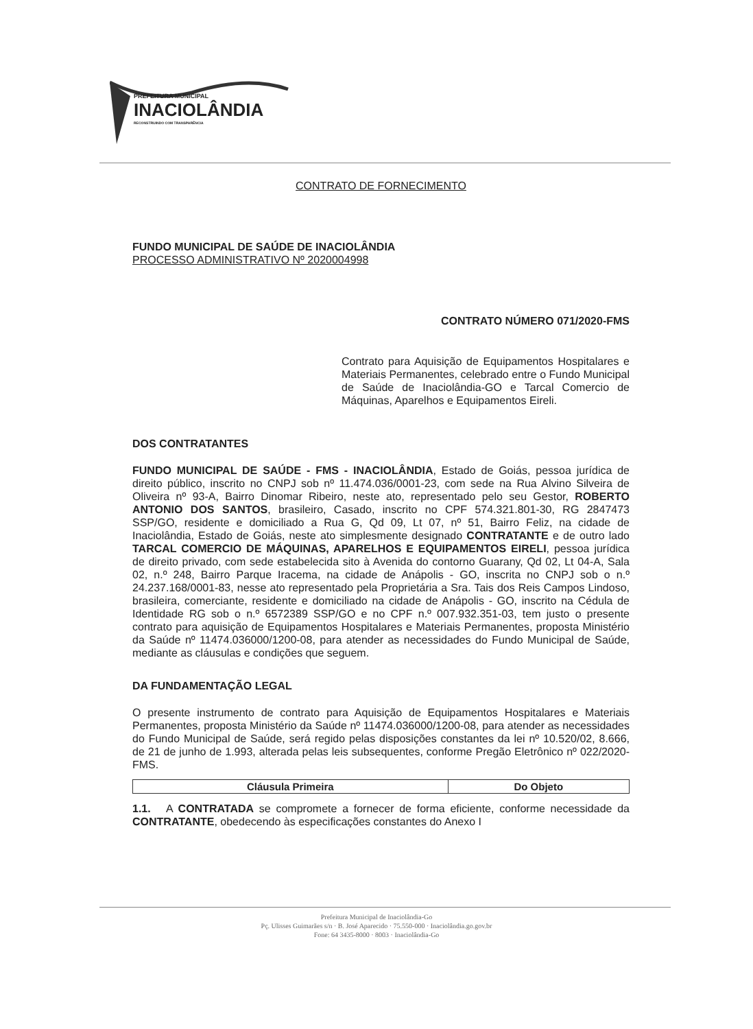PREFEITURA MUNICIPAL
INACIOLÂNDIA
RECONSTRUINDO COM TRANSPARÊNCIA
CONTRATO DE FORNECIMENTO
FUNDO MUNICIPAL DE SAÚDE DE INACIOLÂNDIA
PROCESSO ADMINISTRATIVO Nº 2020004998
CONTRATO NÚMERO 071/2020-FMS
Contrato para Aquisição de Equipamentos Hospitalares e Materiais Permanentes, celebrado entre o Fundo Municipal de Saúde de Inaciolândia-GO e Tarcal Comercio de Máquinas, Aparelhos e Equipamentos Eireli.
DOS CONTRATANTES
FUNDO MUNICIPAL DE SAÚDE - FMS - INACIOLÂNDIA, Estado de Goiás, pessoa jurídica de direito público, inscrito no CNPJ sob nº 11.474.036/0001-23, com sede na Rua Alvino Silveira de Oliveira nº 93-A, Bairro Dinomar Ribeiro, neste ato, representado pelo seu Gestor, ROBERTO ANTONIO DOS SANTOS, brasileiro, Casado, inscrito no CPF 574.321.801-30, RG 2847473 SSP/GO, residente e domiciliado a Rua G, Qd 09, Lt 07, nº 51, Bairro Feliz, na cidade de Inaciolândia, Estado de Goiás, neste ato simplesmente designado CONTRATANTE e de outro lado TARCAL COMERCIO DE MÁQUINAS, APARELHOS E EQUIPAMENTOS EIRELI, pessoa jurídica de direito privado, com sede estabelecida sito à Avenida do contorno Guarany, Qd 02, Lt 04-A, Sala 02, n.º 248, Bairro Parque Iracema, na cidade de Anápolis - GO, inscrita no CNPJ sob o n.º 24.237.168/0001-83, nesse ato representado pela Proprietária a Sra. Tais dos Reis Campos Lindoso, brasileira, comerciante, residente e domiciliado na cidade de Anápolis - GO, inscrito na Cédula de Identidade RG sob o n.º 6572389 SSP/GO e no CPF n.º 007.932.351-03, tem justo o presente contrato para aquisição de Equipamentos Hospitalares e Materiais Permanentes, proposta Ministério da Saúde nº 11474.036000/1200-08, para atender as necessidades do Fundo Municipal de Saúde, mediante as cláusulas e condições que seguem.
DA FUNDAMENTAÇÃO LEGAL
O presente instrumento de contrato para Aquisição de Equipamentos Hospitalares e Materiais Permanentes, proposta Ministério da Saúde nº 11474.036000/1200-08, para atender as necessidades do Fundo Municipal de Saúde, será regido pelas disposições constantes da lei nº 10.520/02, 8.666, de 21 de junho de 1.993, alterada pelas leis subsequentes, conforme Pregão Eletrônico nº 022/2020-FMS.
| Cláusula Primeira | Do Objeto |
| --- | --- |
1.1. A CONTRATADA se compromete a fornecer de forma eficiente, conforme necessidade da CONTRATANTE, obedecendo às especificações constantes do Anexo I
Prefeitura Municipal de Inaciolândia-Go
Pç. Ulisses Guimarães s/n · B. José Aparecido · 75.550-000 · Inaciolândia.go.gov.br
Fone: 64 3435-8000 · 8003 · Inaciolândia-Go